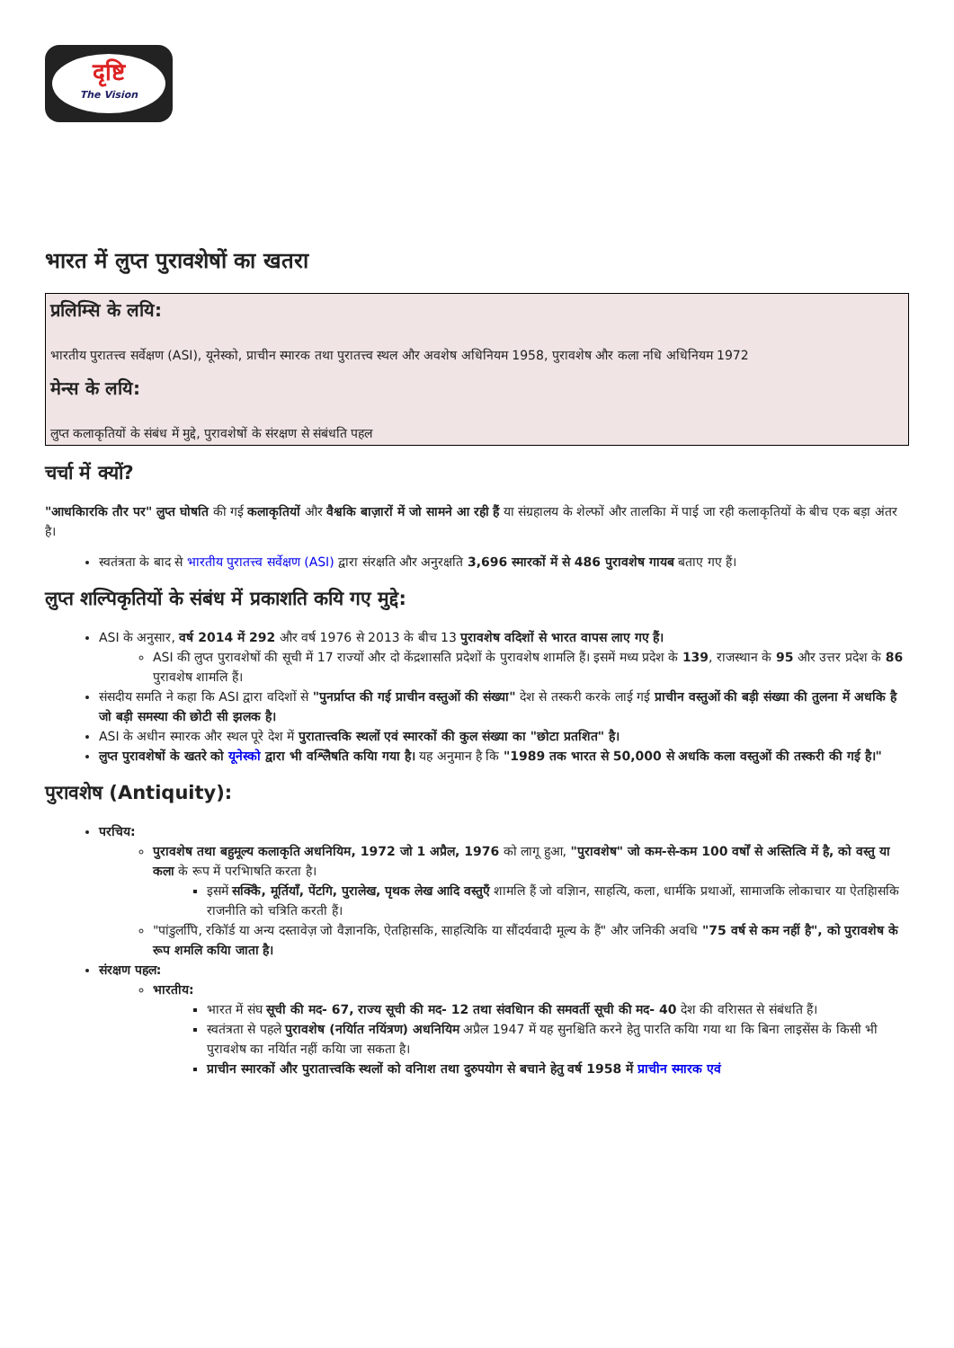दृष्टि
The Vision
भारत में लुप्त पुरावशेषों का खतरा
प्रलिम्सि के लयि:
भारतीय पुरातत्त्व सर्वेक्षण (ASI), यूनेस्को, प्राचीन स्मारक तथा पुरातत्त्व स्थल और अवशेष अधिनियम 1958, पुरावशेष और कला नधि अधिनियम 1972
मेन्स के लयि:
लुप्त कलाकृतियों के संबंध में मुद्दे, पुरावशेषों के संरक्षण से संबंधति पहल
चर्चा में क्यों?
"आधकिारकि तौर पर" लुप्त घोषति की गई कलाकृतियों और वैश्वकि बाज़ारों में जो सामने आ रही हैं या संग्रहालय के शेल्फों और तालकिा में पाई जा रही कलाकृतियों के बीच एक बड़ा अंतर है।
स्वतंत्रता के बाद से भारतीय पुरातत्त्व सर्वेक्षण (ASI) द्वारा संरक्षति और अनुरक्षति 3,696 स्मारकों में से 486 पुरावशेष गायब बताए गए हैं।
लुप्त शल्पिकृतियों के संबंध में प्रकाशति कयि गए मुद्दे:
ASI के अनुसार, वर्ष 2014 में 292 और वर्ष 1976 से 2013 के बीच 13 पुरावशेष वदिशों से भारत वापस लाए गए हैं।
ASI की लुप्त पुरावशेषों की सूची में 17 राज्यों और दो केंद्रशासति प्रदेशों के पुरावशेष शामलि हैं। इसमें मध्य प्रदेश के 139, राजस्थान के 95 और उत्तर प्रदेश के 86 पुरावशेष शामलि हैं।
संसदीय समति ने कहा कि ASI द्वारा वदिशों से "पुनर्प्राप्त की गई प्राचीन वस्तुओं की संख्या" देश से तस्करी करके लाई गई प्राचीन वस्तुओं की बड़ी संख्या की तुलना में अधकि है जो बड़ी समस्या की छोटी सी झलक है।
ASI के अधीन स्मारक और स्थल पूरे देश में पुरातात्त्वकि स्थलों एवं स्मारकों की कुल संख्या का "छोटा प्रतशित" है।
लुप्त पुरावशेषों के खतरे को यूनेस्को द्वारा भी वश्लिेषति कयिा गया है। यह अनुमान है कि "1989 तक भारत से 50,000 से अधकि कला वस्तुओं की तस्करी की गई है।"
पुरावशेष (Antiquity):
परचिय:
पुरावशेष तथा बहुमूल्य कलाकृति अधनियिम, 1972 जो 1 अप्रैल, 1976 को लागू हुआ, "पुरावशेष" जो कम-से-कम 100 वर्षों से अस्तित्वि में है, को वस्तु या कला के रूप में परभिाषति करता है।
इसमें सक्किे, मूर्तियाँ, पेंटगि, पुरालेख, पृथक लेख आदि वस्तुएँ शामलि हैं जो वज्ञिान, साहत्यि, कला, धार्मकि प्रथाओं, सामाजकि लोकाचार या ऐतहिासकि राजनीति को चत्रिति करती हैं।
"पांडुलपिि, रकिॉर्ड या अन्य दस्तावेज़ जो वैज्ञानकि, ऐतहिासकि, साहत्यिकि या सौंदर्यवादी मूल्य के हैं" और जनिकी अवधि "75 वर्ष से कम नहीं है", को पुरावशेष के रूप शमलि कयिा जाता है।
संरक्षण पहल:
भारतीय:
भारत में संघ सूची की मद- 67, राज्य सूची की मद- 12 तथा संवधिान की समवर्ती सूची की मद- 40 देश की वरिासत से संबंधति हैं।
स्वतंत्रता से पहले पुरावशेष (नर्यिात नयिंत्रण) अधनियिम अप्रैल 1947 में यह सुनश्चिति करने हेतु पारति कयिा गया था कि बिना लाइसेंस के किसी भी पुरावशेष का नर्यिात नहीं कयिा जा सकता है।
प्राचीन स्मारकों और पुरातात्त्वकि स्थलों को वनिाश तथा दुरुपयोग से बचाने हेतु वर्ष 1958 में प्राचीन स्मारक एवं